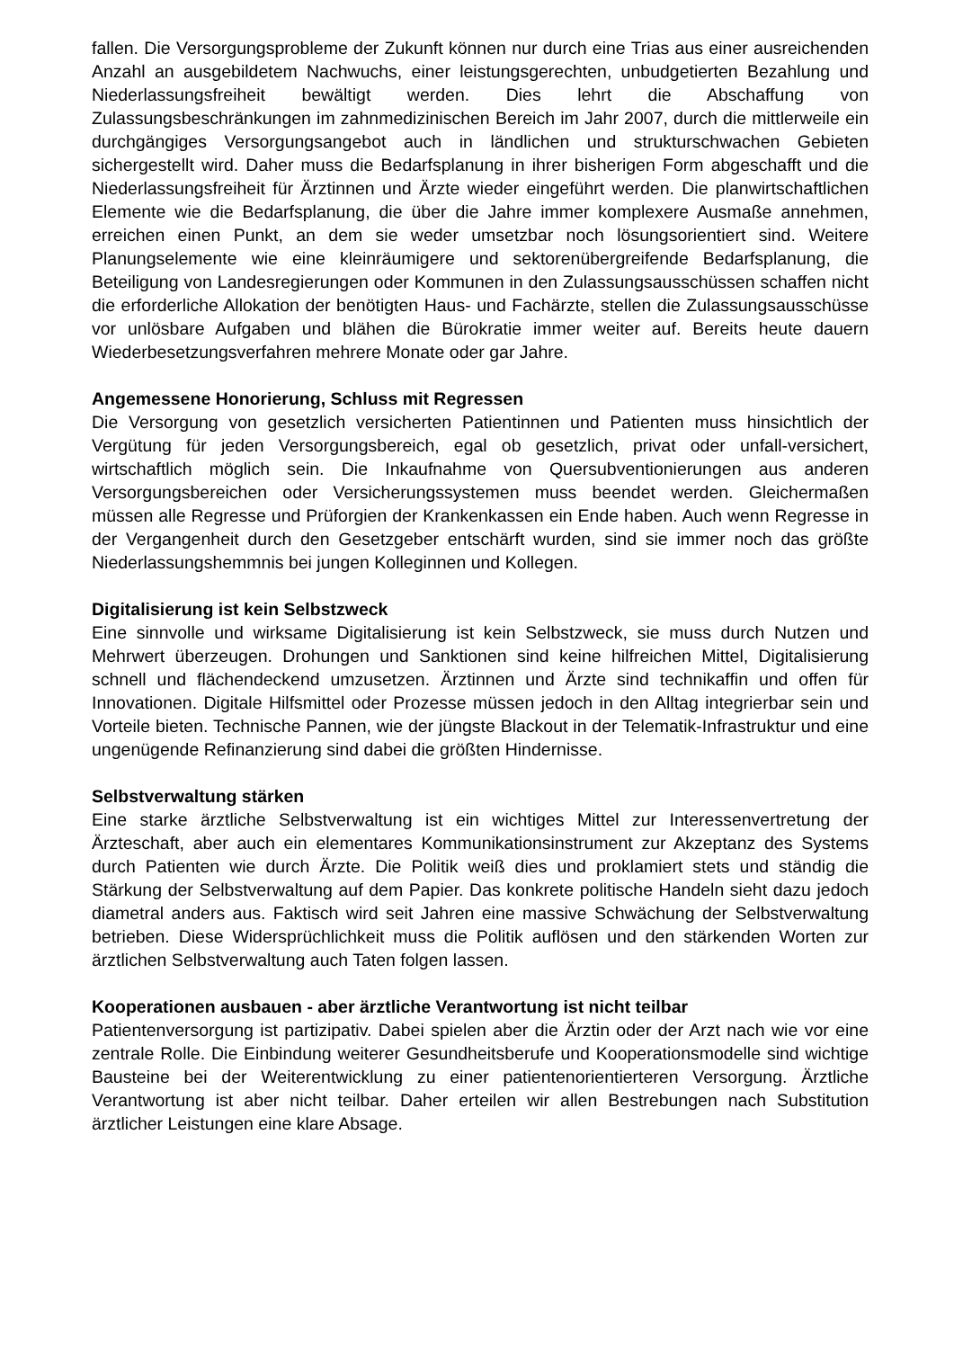fallen. Die Versorgungsprobleme der Zukunft können nur durch eine Trias aus einer ausreichenden Anzahl an ausgebildetem Nachwuchs, einer leistungsgerechten, unbudgetierten Bezahlung und Niederlassungsfreiheit bewältigt werden. Dies lehrt die Abschaffung von Zulassungsbeschränkungen im zahnmedizinischen Bereich im Jahr 2007, durch die mittlerweile ein durchgängiges Versorgungsangebot auch in ländlichen und strukturschwachen Gebieten sichergestellt wird. Daher muss die Bedarfsplanung in ihrer bisherigen Form abgeschafft und die Niederlassungsfreiheit für Ärztinnen und Ärzte wieder eingeführt werden. Die planwirtschaftlichen Elemente wie die Bedarfsplanung, die über die Jahre immer komplexere Ausmaße annehmen, erreichen einen Punkt, an dem sie weder umsetzbar noch lösungsorientiert sind. Weitere Planungselemente wie eine kleinräumigere und sektorenübergreifende Bedarfsplanung, die Beteiligung von Landesregierungen oder Kommunen in den Zulassungsausschüssen schaffen nicht die erforderliche Allokation der benötigten Haus- und Fachärzte, stellen die Zulassungsausschüsse vor unlösbare Aufgaben und blähen die Bürokratie immer weiter auf. Bereits heute dauern Wiederbesetzungsverfahren mehrere Monate oder gar Jahre.
Angemessene Honorierung, Schluss mit Regressen
Die Versorgung von gesetzlich versicherten Patientinnen und Patienten muss hinsichtlich der Vergütung für jeden Versorgungsbereich, egal ob gesetzlich, privat oder unfall-versichert, wirtschaftlich möglich sein. Die Inkaufnahme von Quersubventionierungen aus anderen Versorgungsbereichen oder Versicherungssystemen muss beendet werden. Gleichermaßen müssen alle Regresse und Prüforgien der Krankenkassen ein Ende haben. Auch wenn Regresse in der Vergangenheit durch den Gesetzgeber entschärft wurden, sind sie immer noch das größte Niederlassungshemmnis bei jungen Kolleginnen und Kollegen.
Digitalisierung ist kein Selbstzweck
Eine sinnvolle und wirksame Digitalisierung ist kein Selbstzweck, sie muss durch Nutzen und Mehrwert überzeugen. Drohungen und Sanktionen sind keine hilfreichen Mittel, Digitalisierung schnell und flächendeckend umzusetzen. Ärztinnen und Ärzte sind technikaffin und offen für Innovationen. Digitale Hilfsmittel oder Prozesse müssen jedoch in den Alltag integrierbar sein und Vorteile bieten. Technische Pannen, wie der jüngste Blackout in der Telematik-Infrastruktur und eine ungenügende Refinanzierung sind dabei die größten Hindernisse.
Selbstverwaltung stärken
Eine starke ärztliche Selbstverwaltung ist ein wichtiges Mittel zur Interessenvertretung der Ärzteschaft, aber auch ein elementares Kommunikationsinstrument zur Akzeptanz des Systems durch Patienten wie durch Ärzte. Die Politik weiß dies und proklamiert stets und ständig die Stärkung der Selbstverwaltung auf dem Papier. Das konkrete politische Handeln sieht dazu jedoch diametral anders aus. Faktisch wird seit Jahren eine massive Schwächung der Selbstverwaltung betrieben. Diese Widersprüchlichkeit muss die Politik auflösen und den stärkenden Worten zur ärztlichen Selbstverwaltung auch Taten folgen lassen.
Kooperationen ausbauen - aber ärztliche Verantwortung ist nicht teilbar
Patientenversorgung ist partizipativ. Dabei spielen aber die Ärztin oder der Arzt nach wie vor eine zentrale Rolle. Die Einbindung weiterer Gesundheitsberufe und Kooperationsmodelle sind wichtige Bausteine bei der Weiterentwicklung zu einer patientenorientierteren Versorgung. Ärztliche Verantwortung ist aber nicht teilbar. Daher erteilen wir allen Bestrebungen nach Substitution ärztlicher Leistungen eine klare Absage.